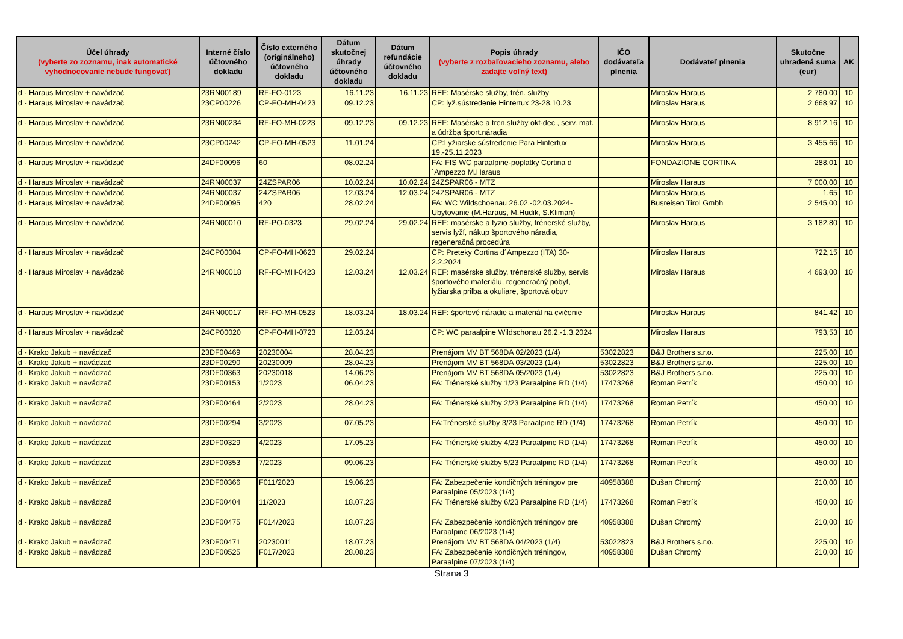| Účel úhrady (vyberte zo zoznamu, inak automatické vyhodnocovanie nebude fungovať) | Interné číslo účtovného dokladu | Číslo externého (originálneho) účtovného dokladu | Dátum skutočnej úhrady účtovného dokladu | Dátum refundácie účtovného dokladu | Popis úhrady (vyberte z rozbaľovacieho zoznamu, alebo zadajte voľný text) | IČO dodávateľa plnenia | Dodávateľ plnenia | Skutočne uhradená suma (eur) | AK |
| --- | --- | --- | --- | --- | --- | --- | --- | --- | --- |
| d - Haraus Miroslav + navádzač | 23RN00189 | RF-FO-0123 | 16.11.23 | 16.11.23 | REF: Masérske služby, trén. služby | | Miroslav Haraus | 2 780,00 | 10 |
| d - Haraus Miroslav + navádzač | 23CP00226 | CP-FO-MH-0423 | 09.12.23 | | CP: lyž.sústredenie Hintertux 23-28.10.23 | | Miroslav Haraus | 2 668,97 | 10 |
| d - Haraus Miroslav + navádzač | 23RN00234 | RF-FO-MH-0223 | 09.12.23 | 09.12.23 | REF: Masérske a tren.služby okt-dec , serv. mat. a údržba šport.náradia | | Miroslav Haraus | 8 912,16 | 10 |
| d - Haraus Miroslav + navádzač | 23CP00242 | CP-FO-MH-0523 | 11.01.24 | | CP:Lyžiarske sústredenie Para Hintertux 19.-25.11.2023 | | Miroslav Haraus | 3 455,66 | 10 |
| d - Haraus Miroslav + navádzač | 24DF00096 | 60 | 08.02.24 | | FA: FIS WC paraalpine-poplatky Cortina d´Ampezzo M.Haraus | | FONDAZIONE CORTINA | 288,01 | 10 |
| d - Haraus Miroslav + navádzač | 24RN00037 | 24ZSPAR06 | 10.02.24 | 10.02.24 | 24ZSPAR06 - MTZ | | Miroslav Haraus | 7 000,00 | 10 |
| d - Haraus Miroslav + navádzač | 24RN00037 | 24ZSPAR06 | 12.03.24 | 12.03.24 | 24ZSPAR06 - MTZ | | Miroslav Haraus | 1,65 | 10 |
| d - Haraus Miroslav + navádzač | 24DF00095 | 420 | 28.02.24 | | FA: WC Wildschoenau 26.02.-02.03.2024- Ubytovanie (M.Haraus, M.Hudik, S.Kliman) | | Busreisen Tirol Gmbh | 2 545,00 | 10 |
| d - Haraus Miroslav + navádzač | 24RN00010 | RF-PO-0323 | 29.02.24 | 29.02.24 | REF: masérske a fyzio služby, trénerské služby, servis lyží, nákup športového náradia, regeneračná procedúra | | Miroslav Haraus | 3 182,80 | 10 |
| d - Haraus Miroslav + navádzač | 24CP00004 | CP-FO-MH-0623 | 29.02.24 | | CP: Preteky Cortina d´Ampezzo (ITA) 30-2.2.2024 | | Miroslav Haraus | 722,15 | 10 |
| d - Haraus Miroslav + navádzač | 24RN00018 | RF-FO-MH-0423 | 12.03.24 | 12.03.24 | REF: masérske služby, trénerské služby, servis športového materiálu, regeneračný pobyt, lyžiarska prilba a okuliare, športová obuv | | Miroslav Haraus | 4 693,00 | 10 |
| d - Haraus Miroslav + navádzač | 24RN00017 | RF-FO-MH-0523 | 18.03.24 | 18.03.24 | REF: športové náradie a materiál na cvičenie | | Miroslav Haraus | 841,42 | 10 |
| d - Haraus Miroslav + navádzač | 24CP00020 | CP-FO-MH-0723 | 12.03.24 | | CP: WC paraalpine Wildschonau 26.2.-1.3.2024 | | Miroslav Haraus | 793,53 | 10 |
| d - Krako Jakub + navádzač | 23DF00469 | 20230004 | 28.04.23 | | Prenájom MV BT 568DA 02/2023 (1/4) | 53022823 | B&J Brothers s.r.o. | 225,00 | 10 |
| d - Krako Jakub + navádzač | 23DF00290 | 20230009 | 28.04.23 | | Prenájom MV BT 568DA 03/2023 (1/4) | 53022823 | B&J Brothers s.r.o. | 225,00 | 10 |
| d - Krako Jakub + navádzač | 23DF00363 | 20230018 | 14.06.23 | | Prenájom MV BT 568DA 05/2023 (1/4) | 53022823 | B&J Brothers s.r.o. | 225,00 | 10 |
| d - Krako Jakub + navádzač | 23DF00153 | 1/2023 | 06.04.23 | | FA: Trénerské služby 1/23 Paraalpine RD (1/4) | 17473268 | Roman Petrík | 450,00 | 10 |
| d - Krako Jakub + navádzač | 23DF00464 | 2/2023 | 28.04.23 | | FA: Trénerské služby 2/23 Paraalpine RD (1/4) | 17473268 | Roman Petrík | 450,00 | 10 |
| d - Krako Jakub + navádzač | 23DF00294 | 3/2023 | 07.05.23 | | FA:Trénerské služby 3/23 Paraalpine RD (1/4) | 17473268 | Roman Petrík | 450,00 | 10 |
| d - Krako Jakub + navádzač | 23DF00329 | 4/2023 | 17.05.23 | | FA: Trénerské služby 4/23 Paraalpine RD (1/4) | 17473268 | Roman Petrík | 450,00 | 10 |
| d - Krako Jakub + navádzač | 23DF00353 | 7/2023 | 09.06.23 | | FA: Trénerské služby 5/23 Paraalpine RD (1/4) | 17473268 | Roman Petrík | 450,00 | 10 |
| d - Krako Jakub + navádzač | 23DF00366 | F011/2023 | 19.06.23 | | FA: Zabezpečenie kondičných tréningov pre Paraalpine 05/2023 (1/4) | 40958388 | Dušan Chromý | 210,00 | 10 |
| d - Krako Jakub + navádzač | 23DF00404 | 11/2023 | 18.07.23 | | FA: Trénerské služby 6/23 Paraalpine RD (1/4) | 17473268 | Roman Petrík | 450,00 | 10 |
| d - Krako Jakub + navádzač | 23DF00475 | F014/2023 | 18.07.23 | | FA: Zabezpečenie kondičných tréningov pre Paraalpine 06/2023 (1/4) | 40958388 | Dušan Chromý | 210,00 | 10 |
| d - Krako Jakub + navádzač | 23DF00471 | 20230011 | 18.07.23 | | Prenájom MV BT 568DA 04/2023 (1/4) | 53022823 | B&J Brothers s.r.o. | 225,00 | 10 |
| d - Krako Jakub + navádzač | 23DF00525 | F017/2023 | 28.08.23 | | FA: Zabezpečenie kondičných tréningov, Paraalpine 07/2023 (1/4) | 40958388 | Dušan Chromý | 210,00 | 10 |
Strana 3